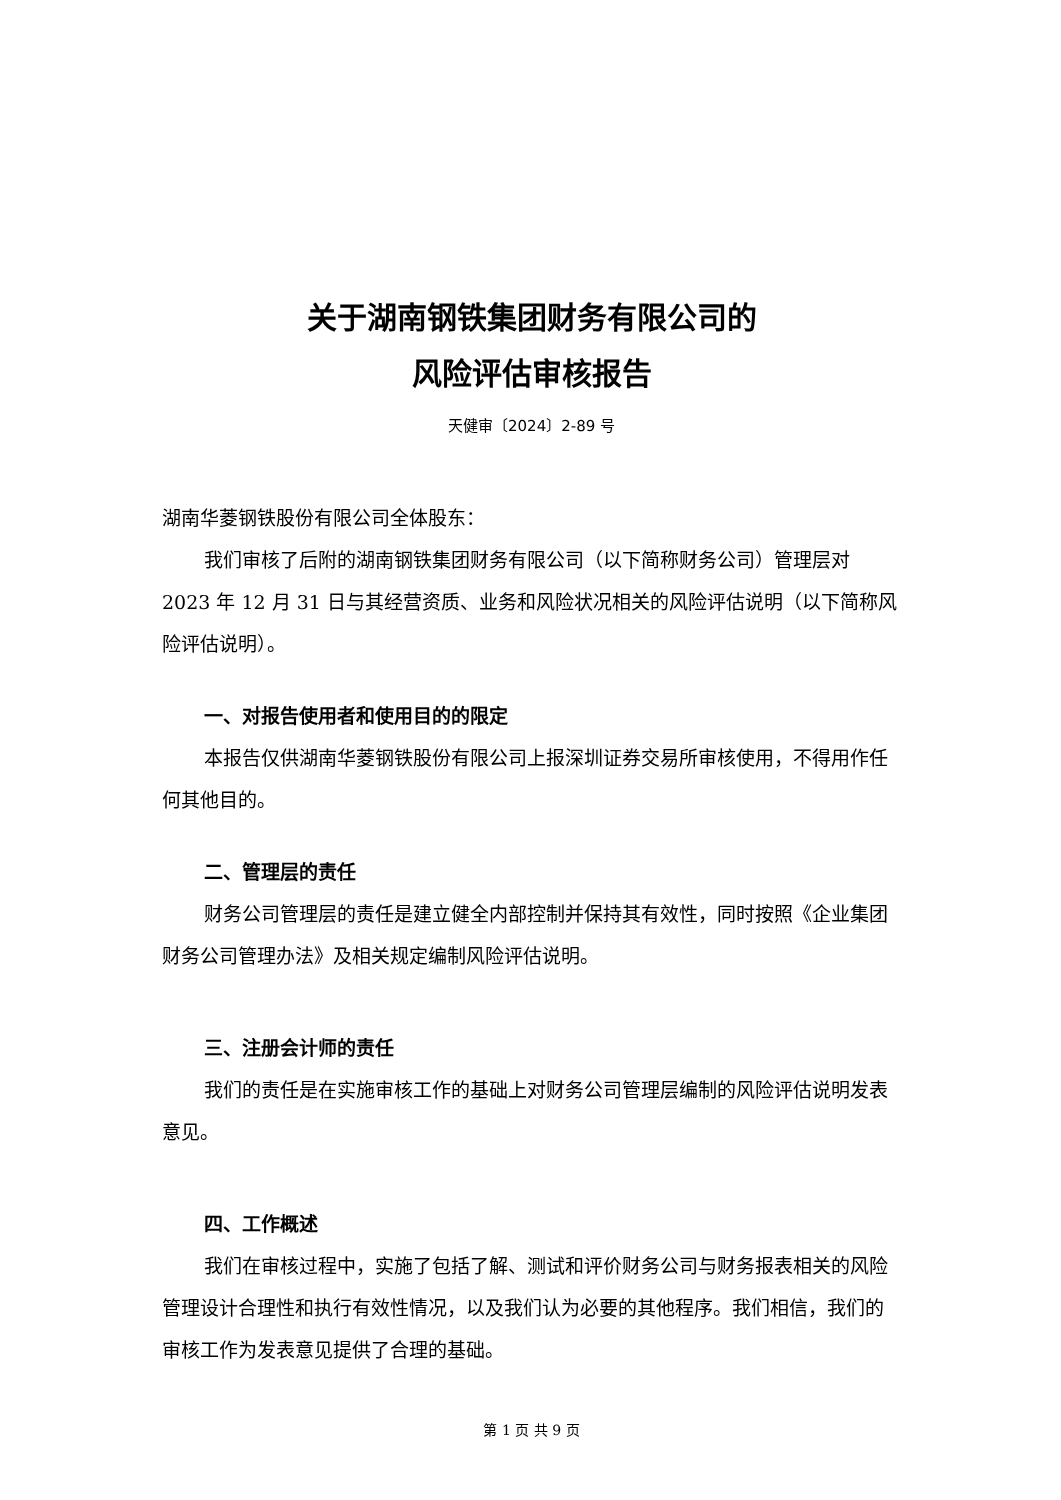关于湖南钢铁集团财务有限公司的
风险评估审核报告
天健审〔2024〕2-89 号
湖南华菱钢铁股份有限公司全体股东：
我们审核了后附的湖南钢铁集团财务有限公司（以下简称财务公司）管理层对 2023 年 12 月 31 日与其经营资质、业务和风险状况相关的风险评估说明（以下简称风险评估说明）。
一、对报告使用者和使用目的的限定
本报告仅供湖南华菱钢铁股份有限公司上报深圳证券交易所审核使用，不得用作任何其他目的。
二、管理层的责任
财务公司管理层的责任是建立健全内部控制并保持其有效性，同时按照《企业集团财务公司管理办法》及相关规定编制风险评估说明。
三、注册会计师的责任
我们的责任是在实施审核工作的基础上对财务公司管理层编制的风险评估说明发表意见。
四、工作概述
我们在审核过程中，实施了包括了解、测试和评价财务公司与财务报表相关的风险管理设计合理性和执行有效性情况，以及我们认为必要的其他程序。我们相信，我们的审核工作为发表意见提供了合理的基础。
第 1 页 共 9 页